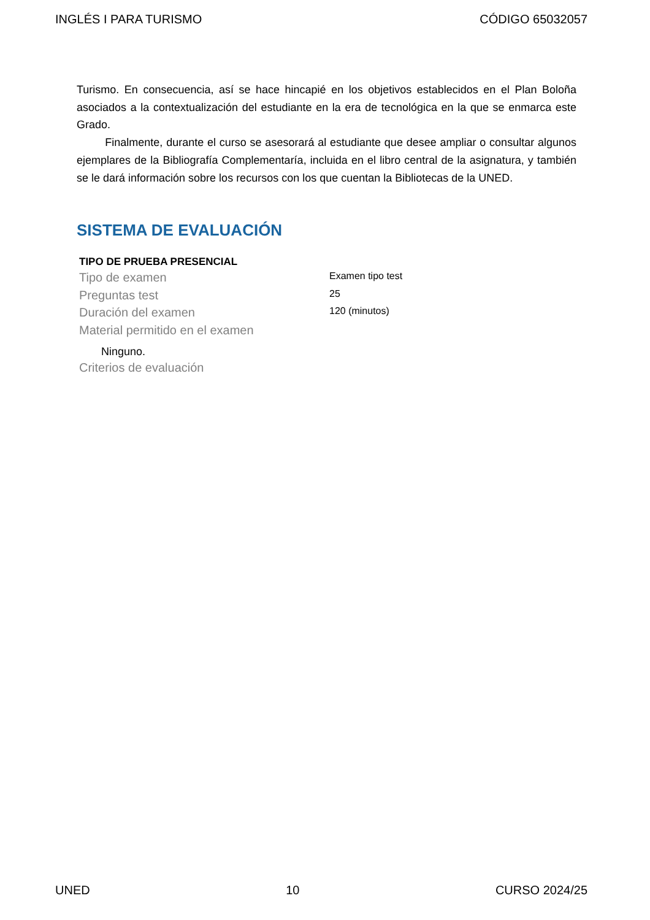INGLÉS I PARA TURISMO CÓDIGO 65032057
Turismo. En consecuencia, así se hace hincapié en los objetivos establecidos en el Plan Boloña asociados a la contextualización del estudiante en la era de tecnológica en la que se enmarca este Grado.
Finalmente, durante el curso se asesorará al estudiante que desee ampliar o consultar algunos ejemplares de la Bibliografía Complementaría, incluida en el libro central de la asignatura, y también se le dará información sobre los recursos con los que cuentan la Bibliotecas de la UNED.
SISTEMA DE EVALUACIÓN
TIPO DE PRUEBA PRESENCIAL
| Tipo de examen | Examen tipo test |
| Preguntas test | 25 |
| Duración del examen | 120 (minutos) |
| Material permitido en el examen | |
Ninguno.
Criterios de evaluación
UNED 10 CURSO 2024/25